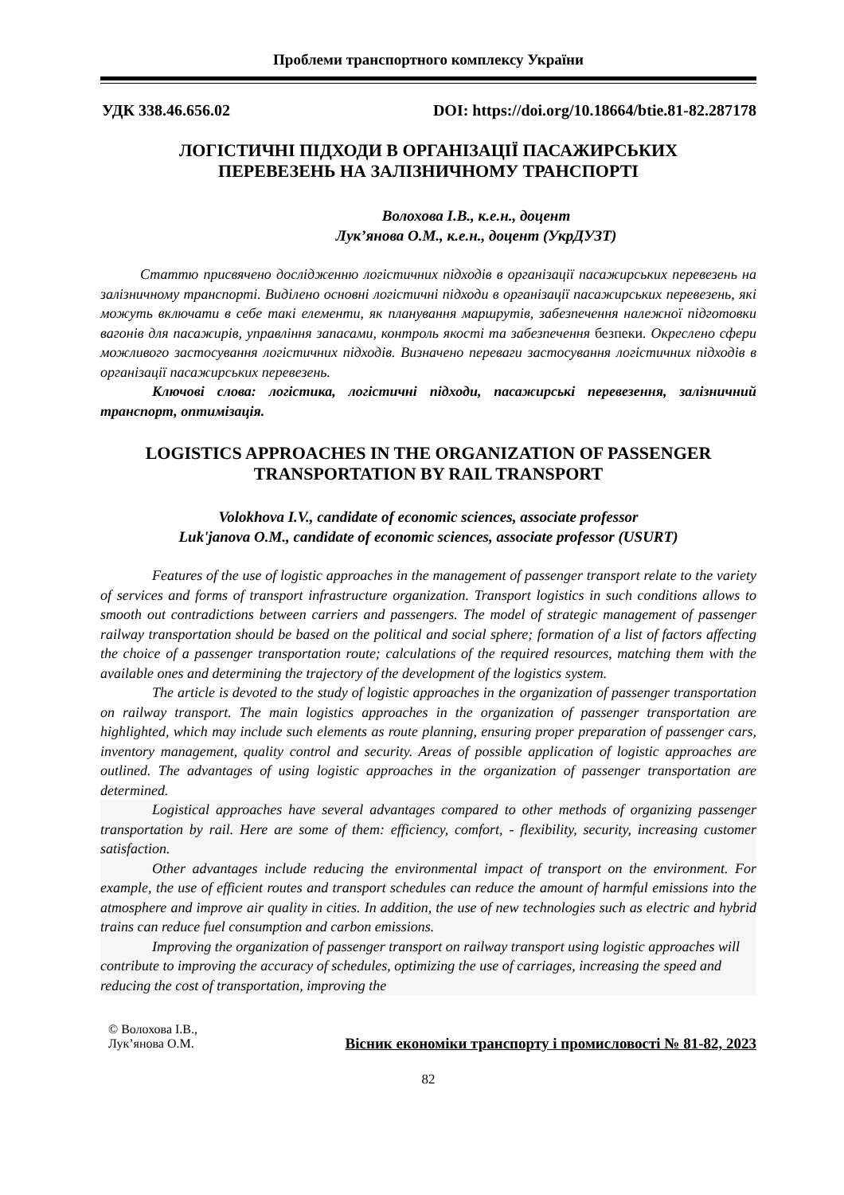Проблеми транспортного комплексу України
УДК 338.46.656.02 DOI: https://doi.org/10.18664/btie.81-82.287178
ЛОГІСТИЧНІ ПІДХОДИ В ОРГАНІЗАЦІЇ ПАСАЖИРСЬКИХ
ПЕРЕВЕЗЕНЬ НА ЗАЛІЗНИЧНОМУ ТРАНСПОРТІ
Волохова І.В., к.е.н., доцент
Лук’янова О.М., к.е.н., доцент (УкрДУЗТ)
Статтю присвячено дослідженню логістичних підходів в організації пасажирських перевезень на залізничному транспорті. Виділено основні логістичні підходи в організації пасажирських перевезень, які можуть включати в себе такі елементи, як планування маршрутів, забезпечення належної підготовки вагонів для пасажирів, управління запасами, контроль якості та забезпечення безпеки. Окреслено сфери можливого застосування логістичних підходів. Визначено переваги застосування логістичних підходів в організації пасажирських перевезень.
Ключові слова: логістика, логістичні підходи, пасажирські перевезення, залізничний транспорт, оптимізація.
LOGISTICS APPROACHES IN THE ORGANIZATION OF PASSENGER
TRANSPORTATION BY RAIL TRANSPORT
Volokhova I.V., candidate of economic sciences, associate professor
Luk'janova O.M., candidate of economic sciences, associate professor (USURT)
Features of the use of logistic approaches in the management of passenger transport relate to the variety of services and forms of transport infrastructure organization. Transport logistics in such conditions allows to smooth out contradictions between carriers and passengers. The model of strategic management of passenger railway transportation should be based on the political and social sphere; formation of a list of factors affecting the choice of a passenger transportation route; calculations of the required resources, matching them with the available ones and determining the trajectory of the development of the logistics system.
The article is devoted to the study of logistic approaches in the organization of passenger transportation on railway transport. The main logistics approaches in the organization of passenger transportation are highlighted, which may include such elements as route planning, ensuring proper preparation of passenger cars, inventory management, quality control and security. Areas of possible application of logistic approaches are outlined. The advantages of using logistic approaches in the organization of passenger transportation are determined.
Logistical approaches have several advantages compared to other methods of organizing passenger transportation by rail. Here are some of them: efficiency, comfort, - flexibility, security, increasing customer satisfaction.
Other advantages include reducing the environmental impact of transport on the environment. For example, the use of efficient routes and transport schedules can reduce the amount of harmful emissions into the atmosphere and improve air quality in cities. In addition, the use of new technologies such as electric and hybrid trains can reduce fuel consumption and carbon emissions.
Improving the organization of passenger transport on railway transport using logistic approaches will contribute to improving the accuracy of schedules, optimizing the use of carriages, increasing the speed and reducing the cost of transportation, improving the
© Волохова І.В.,
Лук’янова О.М.
Вісник економіки транспорту і промисловості № 81-82, 2023
82